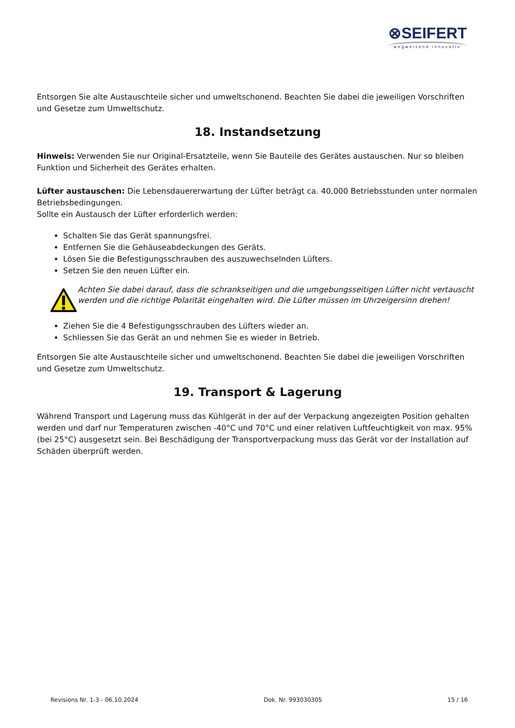⊗SEIFERT
wegweisend innovativ
Entsorgen Sie alte Austauschteile sicher und umweltschonend. Beachten Sie dabei die jeweiligen Vorschriften und Gesetze zum Umweltschutz.
18. Instandsetzung
Hinweis: Verwenden Sie nur Original-Ersatzteile, wenn Sie Bauteile des Gerätes austauschen. Nur so bleiben Funktion und Sicherheit des Gerätes erhalten.
Lüfter austauschen: Die Lebensdauererwartung der Lüfter beträgt ca. 40,000 Betriebsstunden unter normalen Betriebsbedingungen.
Sollte ein Austausch der Lüfter erforderlich werden:
Schalten Sie das Gerät spannungsfrei.
Entfernen Sie die Gehäuseabdeckungen des Geräts.
Lösen Sie die Befestigungsschrauben des auszuwechselnden Lüfters.
Setzen Sie den neuen Lüfter ein.
Achten Sie dabei darauf, dass die schrankseitigen und die umgebungsseitigen Lüfter nicht vertauscht werden und die richtige Polarität eingehalten wird. Die Lüfter müssen im Uhrzeigersinn drehen!
Ziehen Sie die 4 Befestigungsschrauben des Lüfters wieder an.
Schliessen Sie das Gerät an und nehmen Sie es wieder in Betrieb.
Entsorgen Sie alte Austauschteile sicher und umweltschonend. Beachten Sie dabei die jeweiligen Vorschriften und Gesetze zum Umweltschutz.
19. Transport & Lagerung
Während Transport und Lagerung muss das Kühlgerät in der auf der Verpackung angezeigten Position gehalten werden und darf nur Temperaturen zwischen -40°C und 70°C und einer relativen Luftfeuchtigkeit von max. 95% (bei 25°C) ausgesetzt sein. Bei Beschädigung der Transportverpackung muss das Gerät vor der Installation auf Schäden überprüft werden.
Revisions Nr. 1-3 - 06.10.2024 Dok. Nr. 993030305 15 / 16